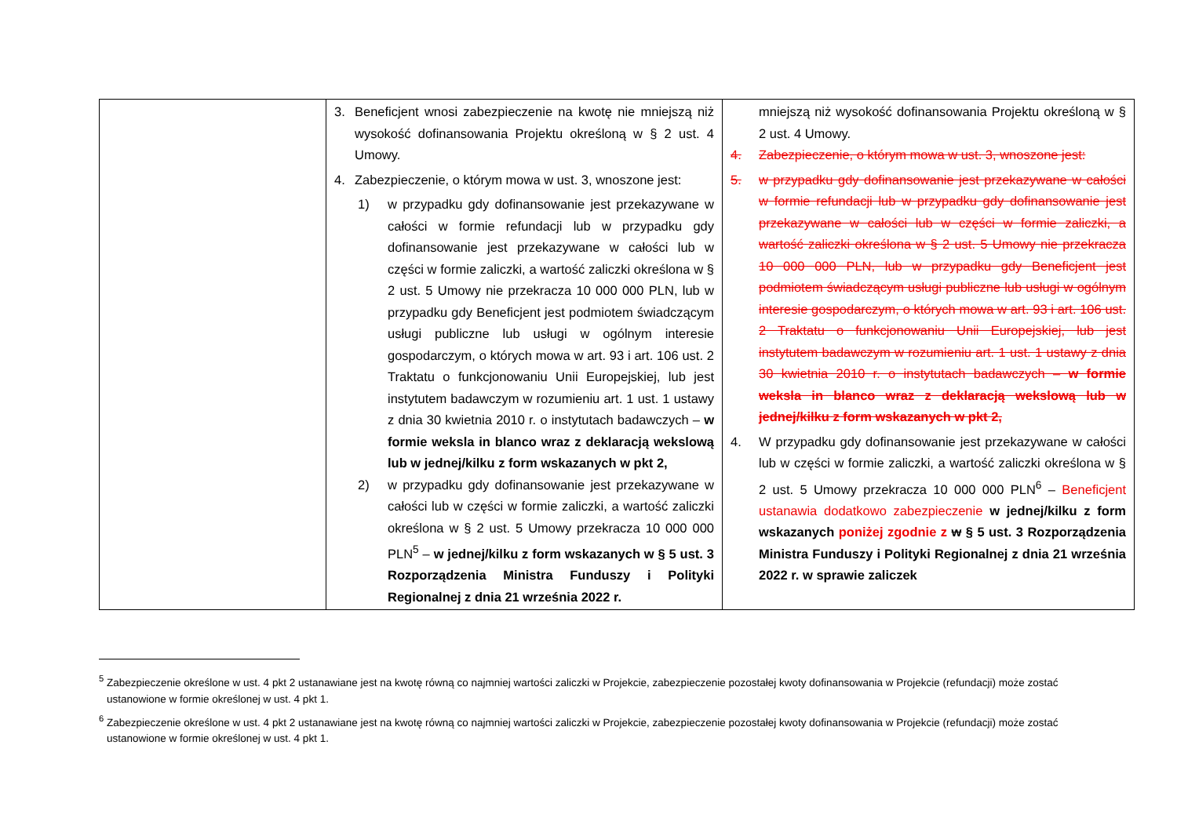| | 3. Beneficjent wnosi zabezpieczenie na kwotę nie mniejszą niż wysokość dofinansowania Projektu określoną w § 2 ust. 4 Umowy. 4. Zabezpieczenie, o którym mowa w ust. 3, wnoszone jest: 1) w przypadku gdy dofinansowanie jest przekazywane w całości w formie refundacji lub w przypadku gdy dofinansowanie jest przekazywane w całości lub w części w formie zaliczki, a wartość zaliczki określona w § 2 ust. 5 Umowy nie przekracza 10 000 000 PLN, lub w przypadku gdy Beneficjent jest podmiotem świadczącym usługi publiczne lub usługi w ogólnym interesie gospodarczym, o których mowa w art. 93 i art. 106 ust. 2 Traktatu o funkcjonowaniu Unii Europejskiej, lub jest instytutem badawczym w rozumieniu art. 1 ust. 1 ustawy z dnia 30 kwietnia 2010 r. o instytutach badawczych – w formie weksla in blanco wraz z deklaracją wekslową lub w jednej/kilku z form wskazanych w pkt 2, 2) w przypadku gdy dofinansowanie jest przekazywane w całości lub w części w formie zaliczki, a wartość zaliczki określona w § 2 ust. 5 Umowy przekracza 10 000 000 PLN<sup>5</sup> – w jednej/kilku z form wskazanych w § 5 ust. 3 Rozporządzenia Ministra Funduszy i Polityki Regionalnej z dnia 21 września 2022 r. | mniejszą niż wysokość dofinansowania Projektu określoną w § 2 ust. 4 Umowy. 4. Zabezpieczenie, o którym mowa w ust. 3, wnoszone jest: 5. w przypadku gdy dofinansowanie jest przekazywane w całości w formie refundacji lub w przypadku gdy dofinansowanie jest przekazywane w całości lub w części w formie zaliczki, a wartość zaliczki określona w § 2 ust. 5 Umowy nie przekracza 10 000 000 PLN, lub w przypadku gdy Beneficjent jest podmiotem świadczącym usługi publiczne lub usługi w ogólnym interesie gospodarczym, o których mowa w art. 93 i art. 106 ust. 2 Traktatu o funkcjonowaniu Unii Europejskiej, lub jest instytutem badawczym w rozumieniu art. 1 ust. 1 ustawy z dnia 30 kwietnia 2010 r. o instytutach badawczych – w formie weksla in blanco wraz z deklaracją wekslową lub w jednej/kilku z form wskazanych w pkt 2, 4. W przypadku gdy dofinansowanie jest przekazywane w całości lub w części w formie zaliczki, a wartość zaliczki określona w § 2 ust. 5 Umowy przekracza 10 000 000 PLN<sup>6</sup> – Beneficjent ustanawia dodatkowo zabezpieczenie w jednej/kilku z form wskazanych poniżej zgodnie z w § 5 ust. 3 Rozporządzenia Ministra Funduszy i Polityki Regionalnej z dnia 21 września 2022 r. w sprawie zaliczek |
<sup>5</sup> Zabezpieczenie określone w ust. 4 pkt 2 ustanawiane jest na kwotę równą co najmniej wartości zaliczki w Projekcie, zabezpieczenie pozostałej kwoty dofinansowania w Projekcie (refundacji) może zostać ustanowione w formie określonej w ust. 4 pkt 1.
<sup>6</sup> Zabezpieczenie określone w ust. 4 pkt 2 ustanawiane jest na kwotę równą co najmniej wartości zaliczki w Projekcie, zabezpieczenie pozostałej kwoty dofinansowania w Projekcie (refundacji) może zostać ustanowione w formie określonej w ust. 4 pkt 1.